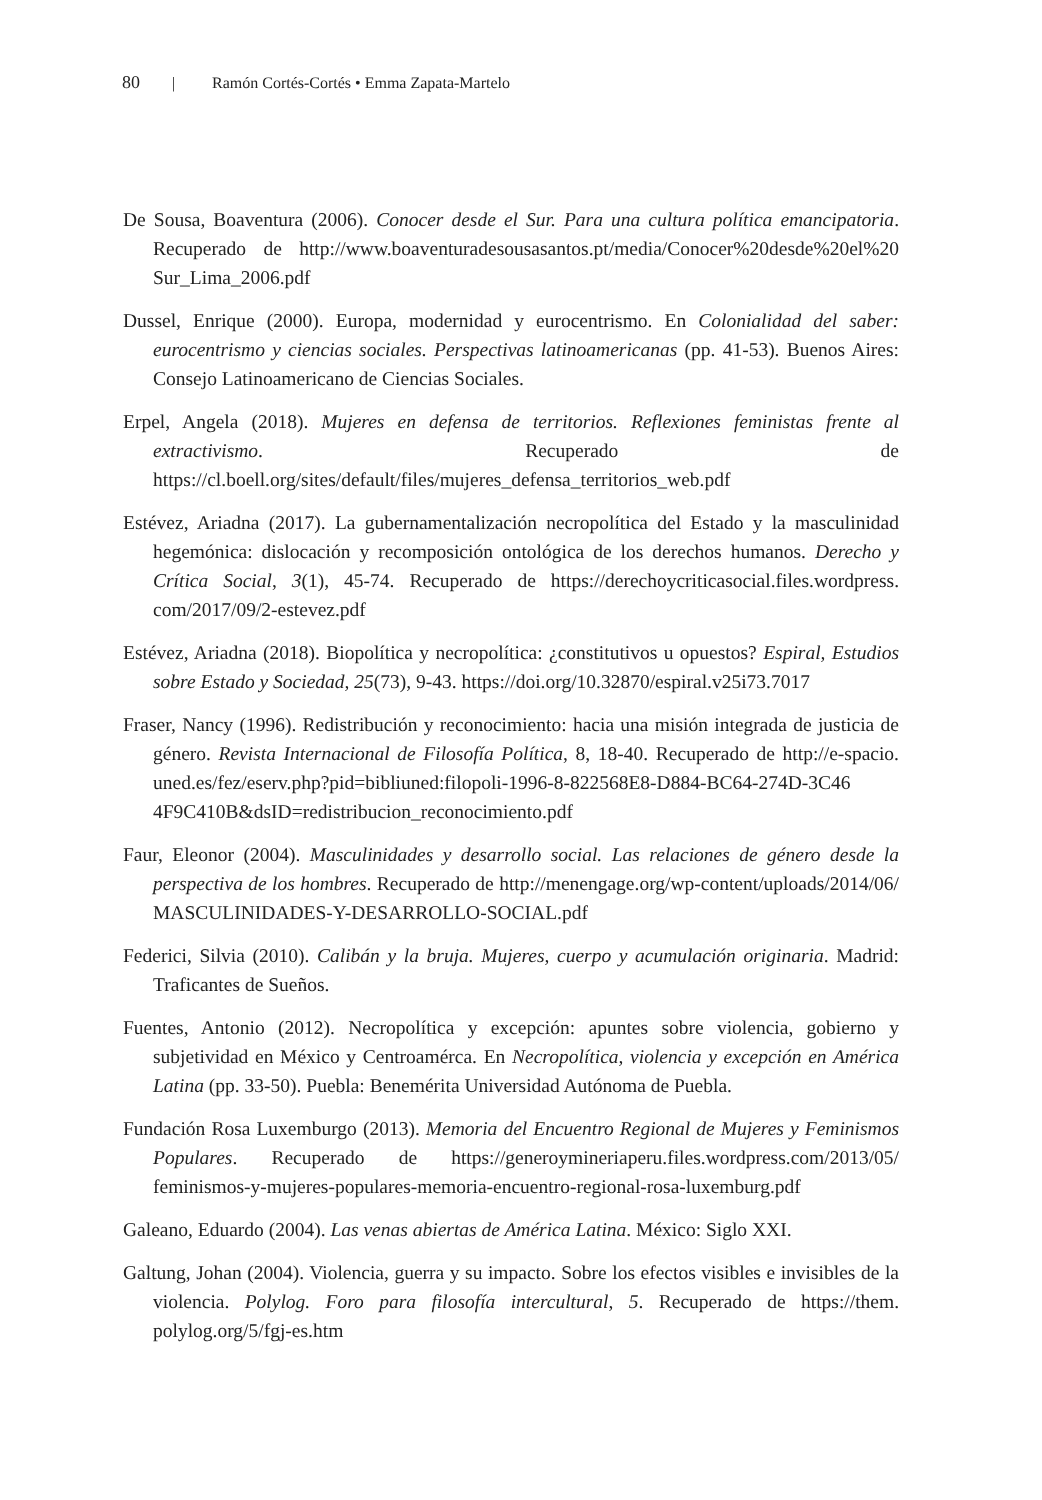80 | Ramón Cortés-Cortés • Emma Zapata-Martelo
De Sousa, Boaventura (2006). Conocer desde el Sur. Para una cultura política emancipatoria. Recuperado de http://www.boaventuradesousasantos.pt/media/Conocer%20desde%20el%20 Sur_Lima_2006.pdf
Dussel, Enrique (2000). Europa, modernidad y eurocentrismo. En Colonialidad del saber: eurocentrismo y ciencias sociales. Perspectivas latinoamericanas (pp. 41-53). Buenos Aires: Consejo Latinoamericano de Ciencias Sociales.
Erpel, Angela (2018). Mujeres en defensa de territorios. Reflexiones feministas frente al extractivismo. Recuperado de https://cl.boell.org/sites/default/files/mujeres_defensa_territorios_web.pdf
Estévez, Ariadna (2017). La gubernamentalización necropolítica del Estado y la masculinidad hegemónica: dislocación y recomposición ontológica de los derechos humanos. Derecho y Crítica Social, 3(1), 45-74. Recuperado de https://derechoycriticasocial.files.wordpress. com/2017/09/2-estevez.pdf
Estévez, Ariadna (2018). Biopolítica y necropolítica: ¿constitutivos u opuestos? Espiral, Estudios sobre Estado y Sociedad, 25(73), 9-43. https://doi.org/10.32870/espiral.v25i73.7017
Fraser, Nancy (1996). Redistribución y reconocimiento: hacia una misión integrada de justicia de género. Revista Internacional de Filosofía Política, 8, 18-40. Recuperado de http://e-spacio. uned.es/fez/eserv.php?pid=bibliuned:filopoli-1996-8-822568E8-D884-BC64-274D-3C46 4F9C410B&dsID=redistribucion_reconocimiento.pdf
Faur, Eleonor (2004). Masculinidades y desarrollo social. Las relaciones de género desde la perspectiva de los hombres. Recuperado de http://menengage.org/wp-content/uploads/2014/06/ MASCULINIDADES-Y-DESARROLLO-SOCIAL.pdf
Federici, Silvia (2010). Calibán y la bruja. Mujeres, cuerpo y acumulación originaria. Madrid: Traficantes de Sueños.
Fuentes, Antonio (2012). Necropolítica y excepción: apuntes sobre violencia, gobierno y subjetividad en México y Centroamérca. En Necropolítica, violencia y excepción en América Latina (pp. 33-50). Puebla: Benemérita Universidad Autónoma de Puebla.
Fundación Rosa Luxemburgo (2013). Memoria del Encuentro Regional de Mujeres y Feminismos Populares. Recuperado de https://generoymineriaperu.files.wordpress.com/2013/05/ feminismos-y-mujeres-populares-memoria-encuentro-regional-rosa-luxemburg.pdf
Galeano, Eduardo (2004). Las venas abiertas de América Latina. México: Siglo XXI.
Galtung, Johan (2004). Violencia, guerra y su impacto. Sobre los efectos visibles e invisibles de la violencia. Polylog. Foro para filosofía intercultural, 5. Recuperado de https://them. polylog.org/5/fgj-es.htm